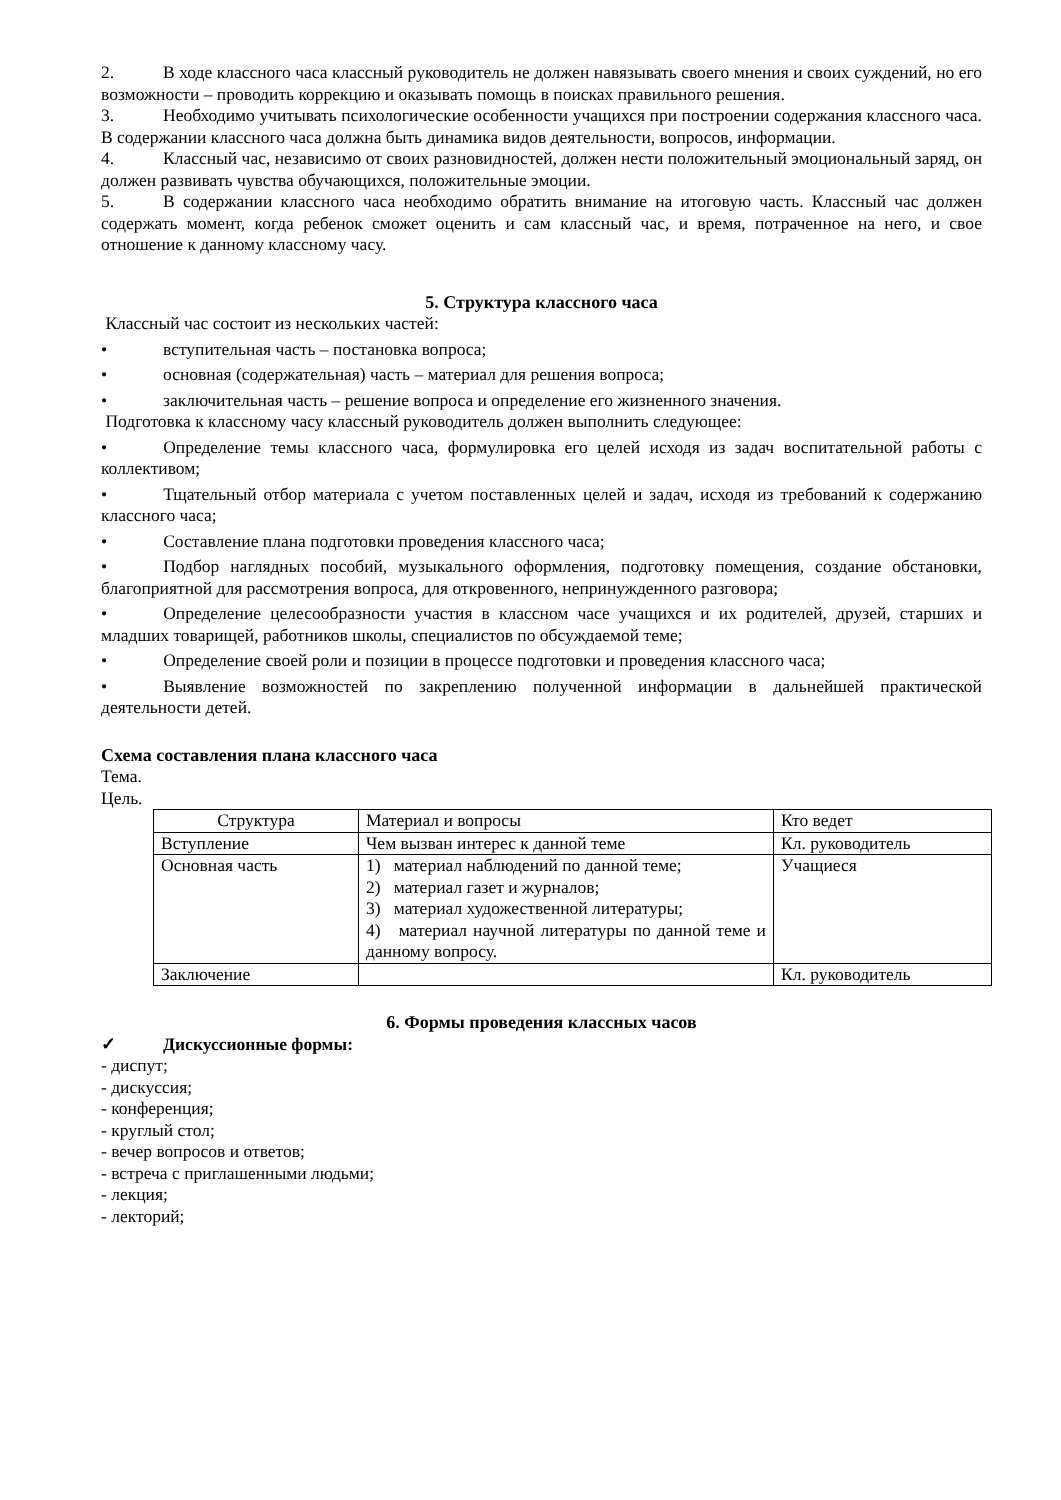2. В ходе классного часа классный руководитель не должен навязывать своего мнения и своих суждений, но его возможности – проводить коррекцию и оказывать помощь в поисках правильного решения.
3. Необходимо учитывать психологические особенности учащихся при построении содержания классного часа. В содержании классного часа должна быть динамика видов деятельности, вопросов, информации.
4. Классный час, независимо от своих разновидностей, должен нести положительный эмоциональный заряд, он должен развивать чувства обучающихся, положительные эмоции.
5. В содержании классного часа необходимо обратить внимание на итоговую часть. Классный час должен содержать момент, когда ребенок сможет оценить и сам классный час, и время, потраченное на него, и свое отношение к данному классному часу.
5. Структура классного часа
Классный час состоит из нескольких частей:
• вступительная часть – постановка вопроса;
• основная (содержательная) часть – материал для решения вопроса;
• заключительная часть – решение вопроса и определение его жизненного значения.
Подготовка к классному часу классный руководитель должен выполнить следующее:
• Определение темы классного часа, формулировка его целей исходя из задач воспитательной работы с коллективом;
• Тщательный отбор материала с учетом поставленных целей и задач, исходя из требований к содержанию классного часа;
• Составление плана подготовки проведения классного часа;
• Подбор наглядных пособий, музыкального оформления, подготовку помещения, создание обстановки, благоприятной для рассмотрения вопроса, для откровенного, непринужденного разговора;
• Определение целесообразности участия в классном часе учащихся и их родителей, друзей, старших и младших товарищей, работников школы, специалистов по обсуждаемой теме;
• Определение своей роли и позиции в процессе подготовки и проведения классного часа;
• Выявление возможностей по закреплению полученной информации в дальнейшей практической деятельности детей.
Схема составления плана классного часа
Тема.
Цель.
| Структура | Материал и вопросы | Кто ведет |
| Вступление | Чем вызван интерес к данной теме | Кл. руководитель |
| Основная часть | 1) материал наблюдений по данной теме; 2) материал газет и журналов; 3) материал художественной литературы; 4) материал научной литературы по данной теме и данному вопросу. | Учащиеся |
| Заключение | | Кл. руководитель |
6. Формы проведения классных часов
✓ Дискуссионные формы:
- диспут;
- дискуссия;
- конференция;
- круглый стол;
- вечер вопросов и ответов;
- встреча с приглашенными людьми;
- лекция;
- лекторий;